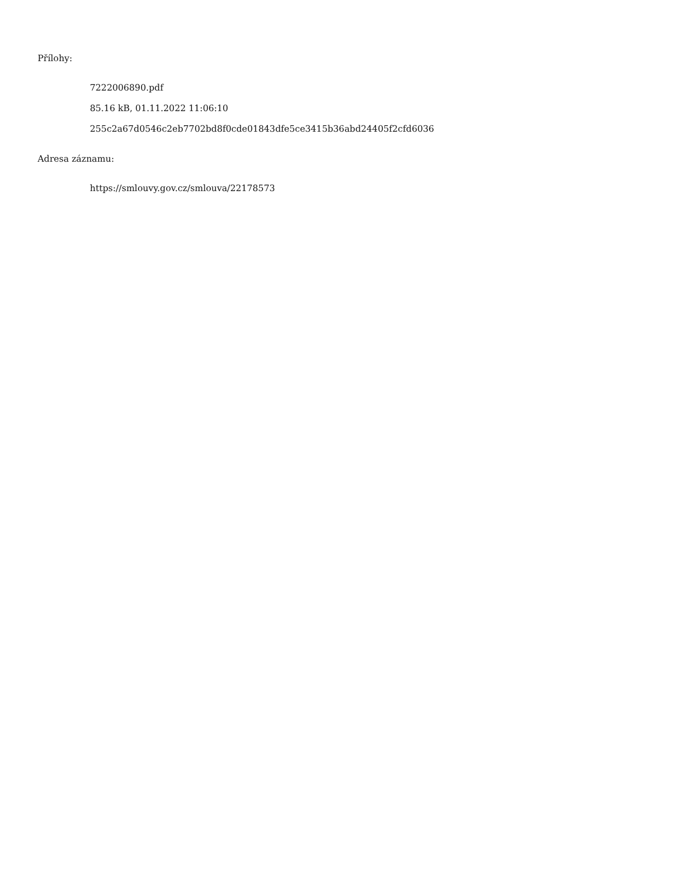Přílohy:
7222006890.pdf
85.16 kB, 01.11.2022 11:06:10
255c2a67d0546c2eb7702bd8f0cde01843dfe5ce3415b36abd24405f2cfd6036
Adresa záznamu:
https://smlouvy.gov.cz/smlouva/22178573